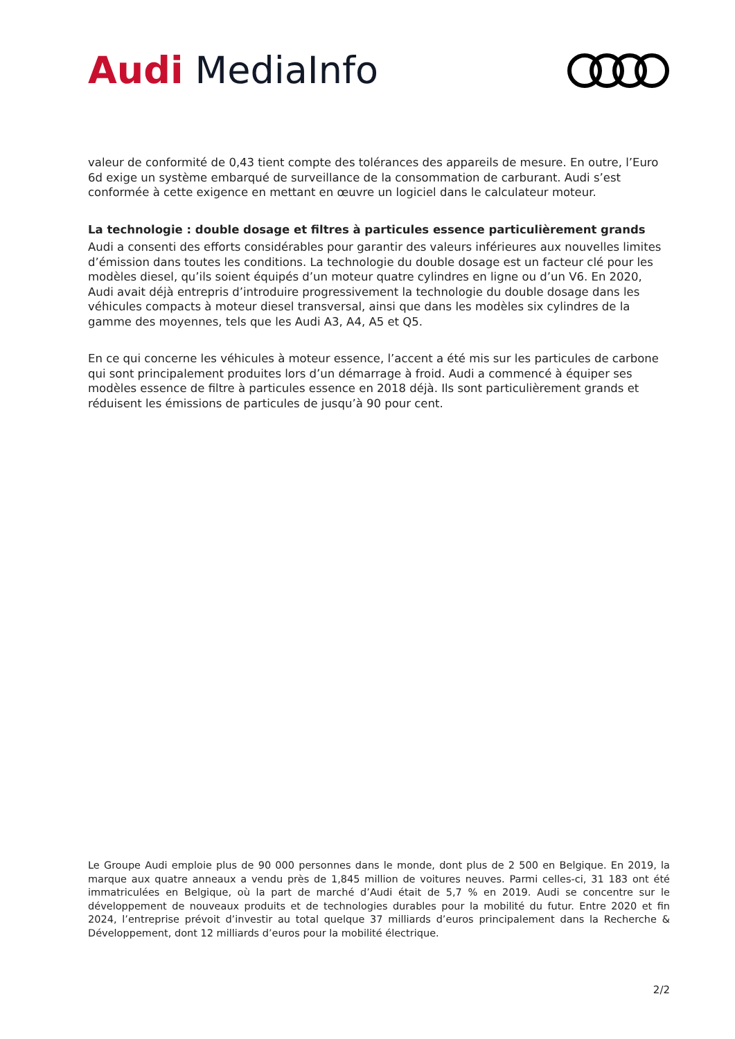Audi MediaInfo
valeur de conformité de 0,43 tient compte des tolérances des appareils de mesure. En outre, l’Euro 6d exige un système embarqué de surveillance de la consommation de carburant. Audi s’est conformée à cette exigence en mettant en œuvre un logiciel dans le calculateur moteur.
La technologie : double dosage et filtres à particules essence particulièrement grands
Audi a consenti des efforts considérables pour garantir des valeurs inférieures aux nouvelles limites d’émission dans toutes les conditions. La technologie du double dosage est un facteur clé pour les modèles diesel, qu’ils soient équipés d’un moteur quatre cylindres en ligne ou d’un V6. En 2020, Audi avait déjà entrepris d’introduire progressivement la technologie du double dosage dans les véhicules compacts à moteur diesel transversal, ainsi que dans les modèles six cylindres de la gamme des moyennes, tels que les Audi A3, A4, A5 et Q5.
En ce qui concerne les véhicules à moteur essence, l’accent a été mis sur les particules de carbone qui sont principalement produites lors d’un démarrage à froid. Audi a commencé à équiper ses modèles essence de filtre à particules essence en 2018 déjà. Ils sont particulièrement grands et réduisent les émissions de particules de jusqu’à 90 pour cent.
Le Groupe Audi emploie plus de 90 000 personnes dans le monde, dont plus de 2 500 en Belgique. En 2019, la marque aux quatre anneaux a vendu près de 1,845 million de voitures neuves. Parmi celles-ci, 31 183 ont été immatriculées en Belgique, où la part de marché d’Audi était de 5,7 % en 2019. Audi se concentre sur le développement de nouveaux produits et de technologies durables pour la mobilité du futur. Entre 2020 et fin 2024, l’entreprise prévoit d’investir au total quelque 37 milliards d’euros principalement dans la Recherche & Développement, dont 12 milliards d’euros pour la mobilité électrique.
2/2